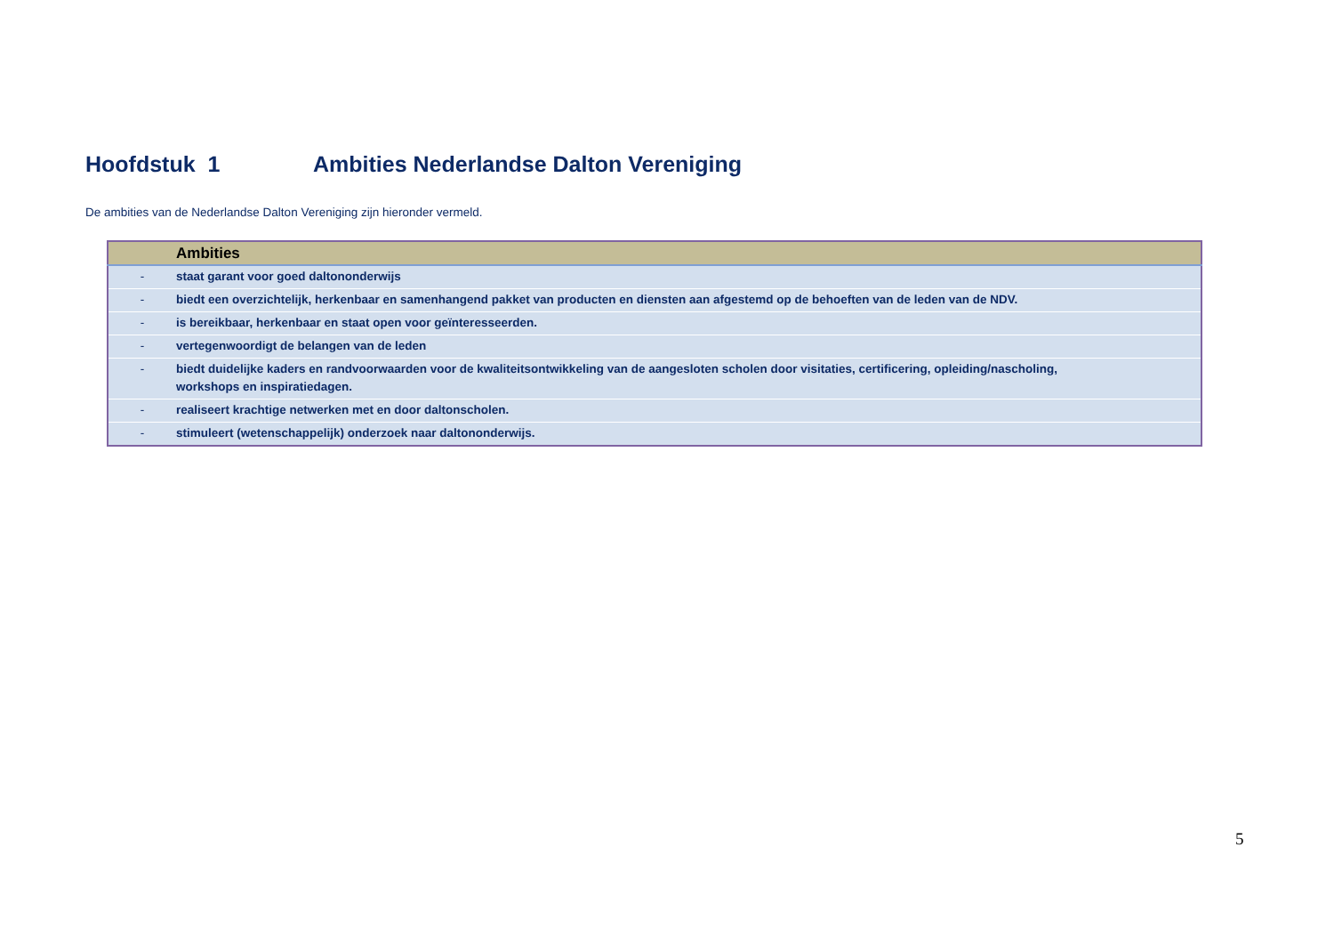Hoofdstuk 1 Ambities Nederlandse Dalton Vereniging
De ambities van de Nederlandse Dalton Vereniging zijn hieronder vermeld.
| Ambities | |
| --- | --- |
| - | staat garant voor goed daltononderwijs |
| - | biedt een overzichtelijk, herkenbaar en samenhangend pakket van producten en diensten aan afgestemd op de behoeften van de leden van de NDV. |
| - | is bereikbaar, herkenbaar en staat open voor geïnteresseerden. |
| - | vertegenwoordigt de belangen van de leden |
| - | biedt duidelijke kaders en randvoorwaarden voor de kwaliteitsontwikkeling van de aangesloten scholen door visitaties, certificering, opleiding/nascholing, workshops en inspiratiedagen. |
| - | realiseert krachtige netwerken met en door daltonscholen. |
| - | stimuleert (wetenschappelijk) onderzoek naar daltononderwijs. |
5